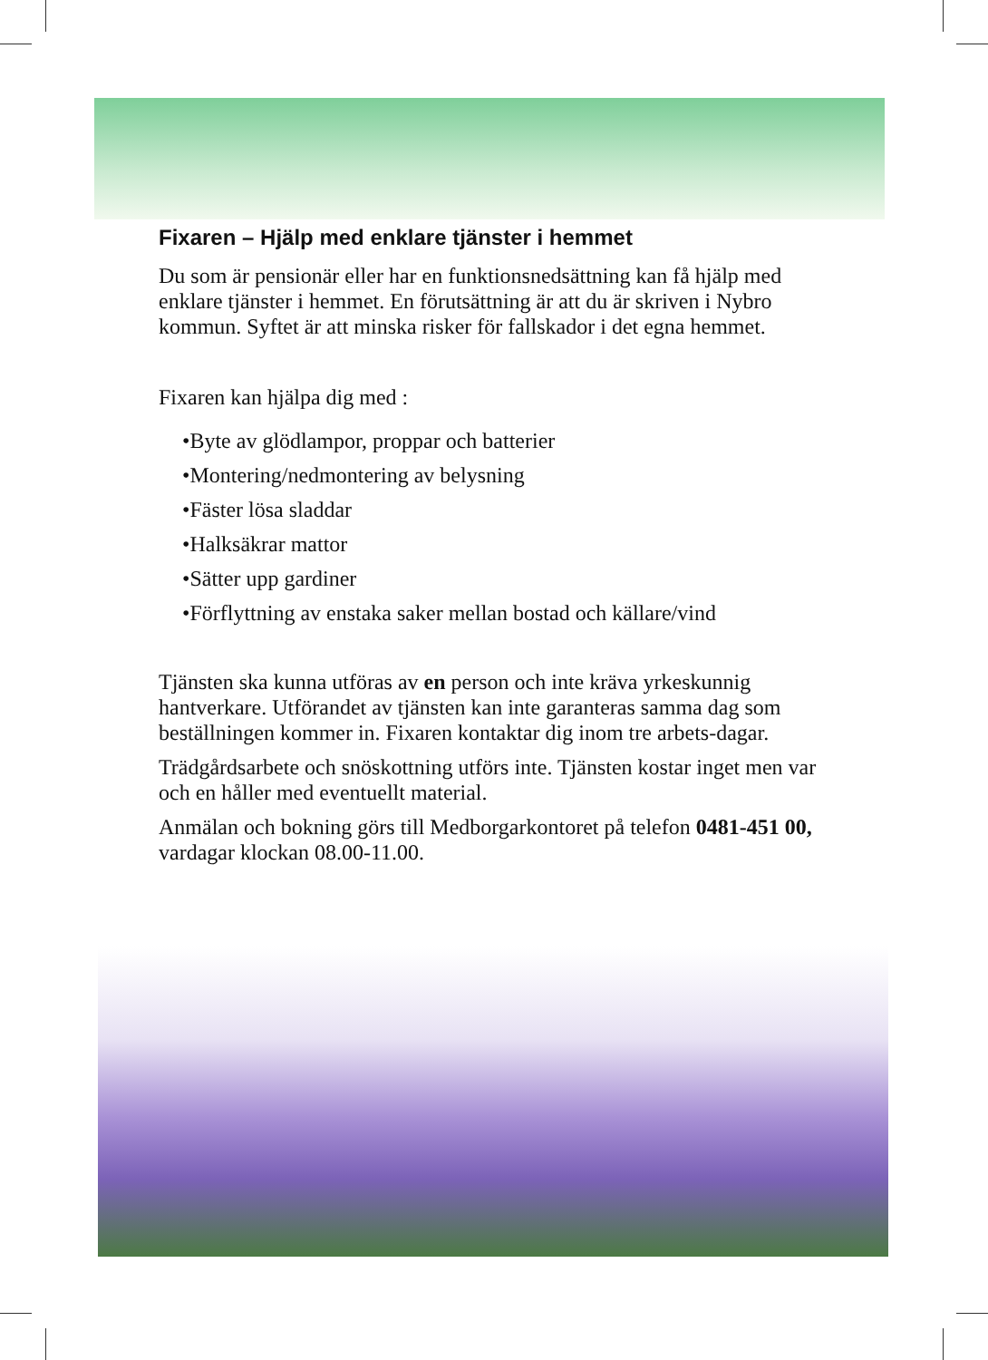Fixaren – Hjälp med enklare tjänster i hemmet
Du som är pensionär eller har en funktionsnedsättning kan få hjälp med enklare tjänster i hemmet. En förutsättning är att du är skriven i Nybro kommun. Syftet är att minska risker för fallskador i det egna hemmet.
Fixaren kan hjälpa dig med :
•Byte av glödlampor, proppar och batterier
•Montering/nedmontering av belysning
•Fäster lösa sladdar
•Halksäkrar mattor
•Sätter upp gardiner
•Förflyttning av enstaka saker mellan bostad och källare/vind
Tjänsten ska kunna utföras av en person och inte kräva yrkeskunnig hantverkare. Utförandet av tjänsten kan inte garanteras samma dag som beställningen kommer in. Fixaren kontaktar dig inom tre arbets-dagar.
Trädgårdsarbete och snöskottning utförs inte. Tjänsten kostar inget men var och en håller med eventuellt material.
Anmälan och bokning görs till Medborgarkontoret på telefon 0481-451 00, vardagar klockan 08.00-11.00.